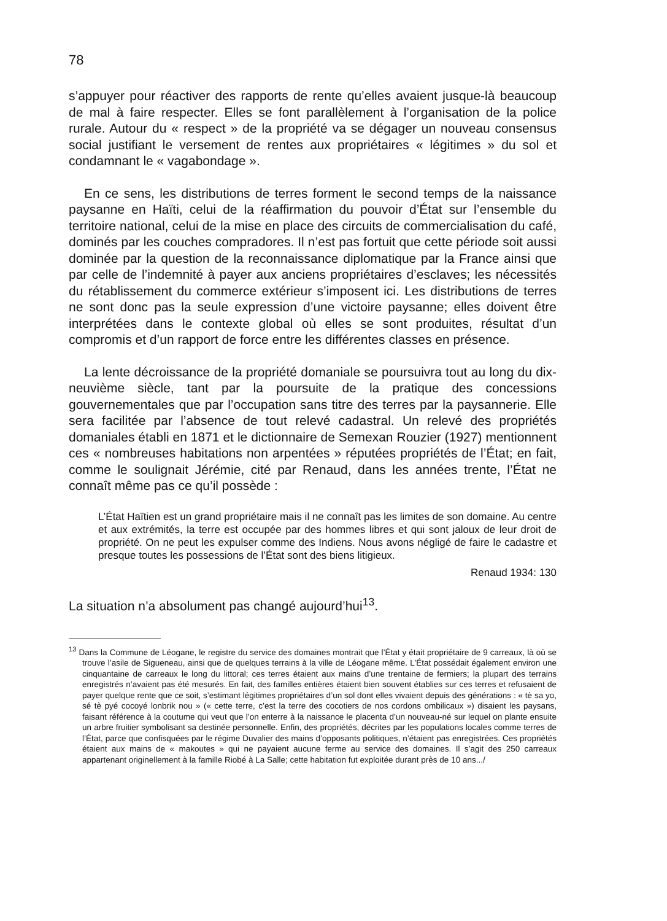78
s’appuyer pour réactiver des rapports de rente qu’elles avaient jusque-là beaucoup de mal à faire respecter. Elles se font parallèlement à l’organisation de la police rurale. Autour du « respect » de la propriété va se dégager un nouveau consensus social justifiant le versement de rentes aux propriétaires « légitimes » du sol et condamnant le « vagabondage ».
En ce sens, les distributions de terres forment le second temps de la naissance paysanne en Haïti, celui de la réaffirmation du pouvoir d’État sur l’ensemble du territoire national, celui de la mise en place des circuits de commercialisation du café, dominés par les couches compradores. Il n’est pas fortuit que cette période soit aussi dominée par la question de la reconnaissance diplomatique par la France ainsi que par celle de l’indemnité à payer aux anciens propriétaires d’esclaves; les nécessités du rétablissement du commerce extérieur s’imposent ici. Les distributions de terres ne sont donc pas la seule expression d’une victoire paysanne; elles doivent être interprétées dans le contexte global où elles se sont produites, résultat d’un compromis et d’un rapport de force entre les différentes classes en présence.
La lente décroissance de la propriété domaniale se poursuivra tout au long du dix-neuvième siècle, tant par la poursuite de la pratique des concessions gouvernementales que par l’occupation sans titre des terres par la paysannerie. Elle sera facilitée par l’absence de tout relevé cadastral. Un relevé des propriétés domaniales établi en 1871 et le dictionnaire de Semexan Rouzier (1927) mentionnent ces « nombreuses habitations non arpentées » réputées propriétés de l’État; en fait, comme le soulignait Jérémie, cité par Renaud, dans les années trente, l’État ne connaît même pas ce qu’il possède :
L’État Haïtien est un grand propriétaire mais il ne connaît pas les limites de son domaine. Au centre et aux extrémités, la terre est occupée par des hommes libres et qui sont jaloux de leur droit de propriété. On ne peut les expulser comme des Indiens. Nous avons négligé de faire le cadastre et presque toutes les possessions de l’État sont des biens litigieux.
Renaud 1934: 130
La situation n’a absolument pas changé aujourd’hui<sup>13</sup>.
<sup>13</sup> Dans la Commune de Léogane, le registre du service des domaines montrait que l’État y était propriétaire de 9 carreaux, là où se trouve l’asile de Sigueneau, ainsi que de quelques terrains à la ville de Léogane même. L’État possédait également environ une cinquantaine de carreaux le long du littoral; ces terres étaient aux mains d’une trentaine de fermiers; la plupart des terrains enregistrés n’avaient pas été mesurés. En fait, des familles entières étaient bien souvent établies sur ces terres et refusaient de payer quelque rente que ce soit, s’estimant légitimes propriétaires d’un sol dont elles vivaient depuis des générations : « tè sa yo, sé tè pyé cocoyé lonbrik nou » (« cette terre, c’est la terre des cocotiers de nos cordons ombilicaux ») disaient les paysans, faisant référence à la coutume qui veut que l’on enterre à la naissance le placenta d’un nouveau-né sur lequel on plante ensuite un arbre fruitier symbolisant sa destinée personnelle. Enfin, des propriétés, décrites par les populations locales comme terres de l’État, parce que confisquées par le régime Duvalier des mains d’opposants politiques, n’étaient pas enregistrées. Ces propriétés étaient aux mains de « makoutes » qui ne payaient aucune ferme au service des domaines. Il s’agit des 250 carreaux appartenant originellement à la famille Riobé à La Salle; cette habitation fut exploitée durant près de 10 ans.../